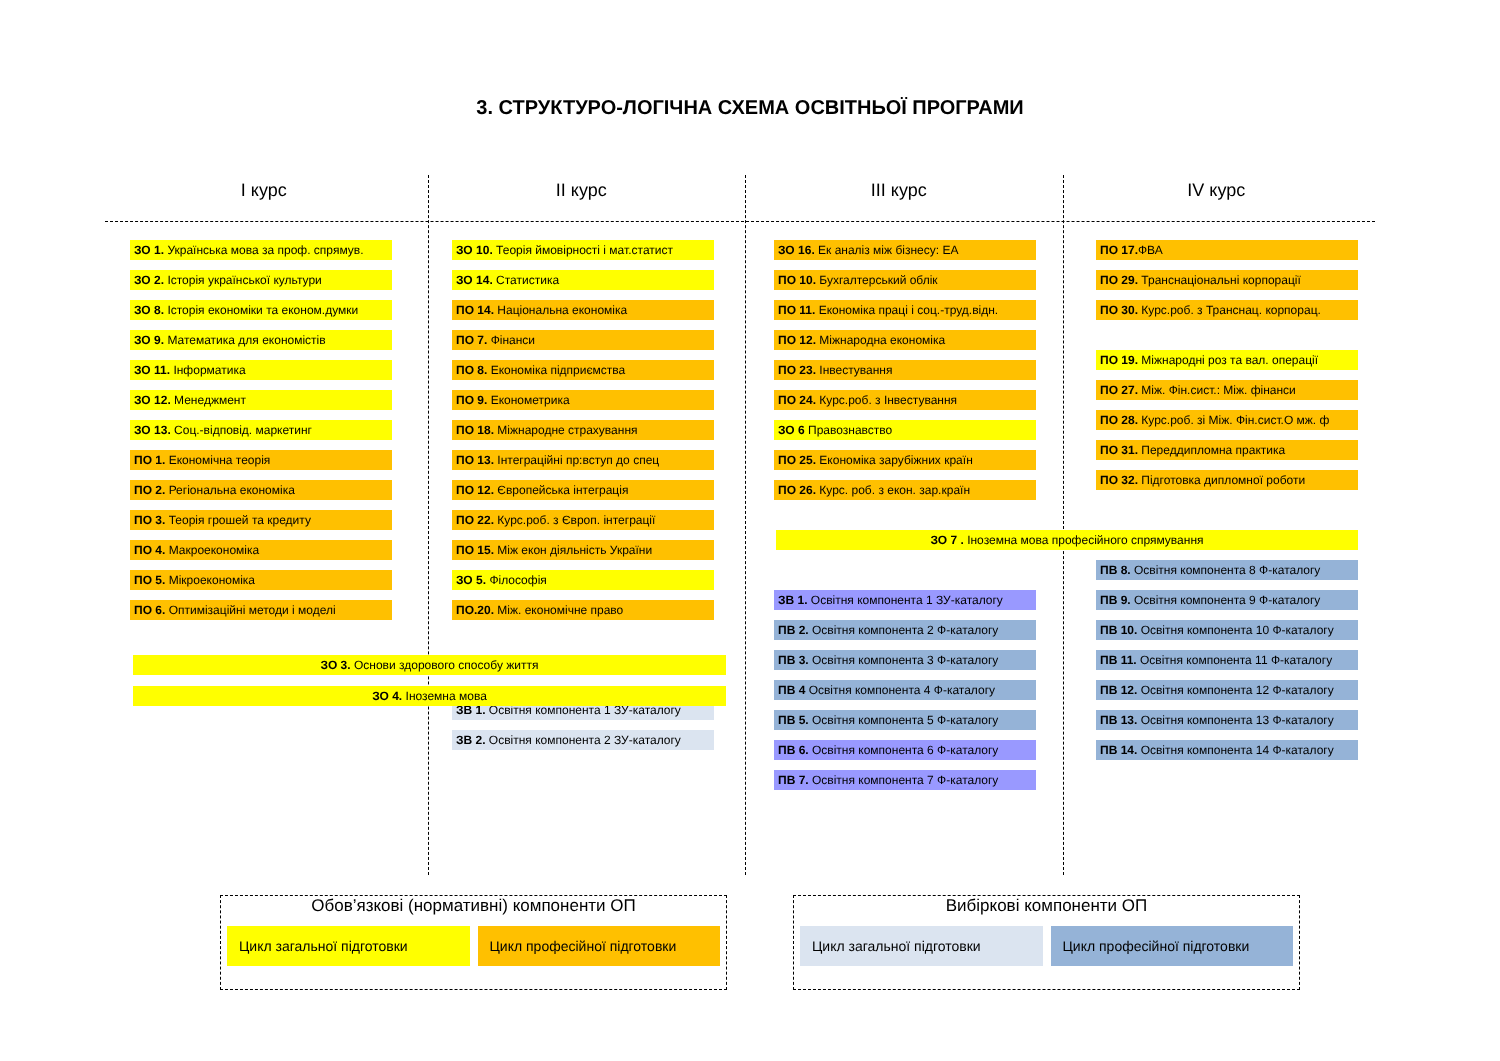3. СТРУКТУРО-ЛОГІЧНА СХЕМА ОСВІТНЬОЇ ПРОГРАМИ
І курс ІІ курс ІІІ курс IV курс
ЗО 1. Українська мова за проф. спрямув.
ЗО 2. Історія української культури
ЗО 8. Історія економіки та економ.думки
ЗО 9. Математика для економістів
ЗО 11. Інформатика
ЗО 12. Менеджмент
ЗО 13. Соц.-відповід. маркетинг
ПО 1. Економічна теорія
ПО 2. Регіональна економіка
ПО 3. Теорія грошей та кредиту
ПО 4. Макроекономіка
ПО 5. Мікроекономіка
ПО 6. Оптимізаційні методи і моделі
ЗО 10. Теорія ймовірності і мат.статист
ЗО 14. Статистика
ПО 14. Національна економіка
ПО 7. Фінанси
ПО 8. Економіка підприємства
ПО 9. Економетрика
ПО 18. Міжнародне страхування
ПО 13. Інтеграційні пр:вступ до спец
ПО 12. Європейська інтеграція
ПО 22. Курс.роб. з Європ. інтеграції
ПО 15. Між екон діяльність України
ЗО 5. Філософія
ПО.20. Між. економічне право
ЗВ 1. Освітня компонента 1 ЗУ-каталогу
ЗВ 2. Освітня компонента 2 ЗУ-каталогу
ЗО 16. Ек аналіз між бізнесу: ЕА
ПО 10. Бухгалтерський облік
ПО 11. Економіка праці і соц.-труд.відн.
ПО 12. Міжнародна економіка
ПО 23. Інвестування
ПО 24. Курс.роб. з Інвестування
ЗО 6 Правознавство
ПО 25. Економіка зарубіжних країн
ПО 26. Курс. роб. з екон. зар.країн
ЗВ 1. Освітня компонента 1 ЗУ-каталогу
ПВ 2. Освітня компонента 2 Ф-каталогу
ПВ 3. Освітня компонента 3 Ф-каталогу
ПВ 4 Освітня компонента 4 Ф-каталогу
ПВ 5. Освітня компонента 5 Ф-каталогу
ПВ 6. Освітня компонента 6 Ф-каталогу
ПВ 7. Освітня компонента 7 Ф-каталогу
ПО 17. ФВА
ПО 29. Транснаціональні корпорації
ПО 30. Курс.роб. з Транснац. корпорац.
ПО 19. Міжнародні роз та вал. операції
ПО 27. Між. Фін.сист.: Між. фінанси
ПО 28. Курс.роб. зі Між. Фін.сист.О мж. ф
ПО 31. Переддипломна практика
ПО 32. Підготовка дипломної роботи
ЗО 7 . Іноземна мова професійного спрямування
ПВ 8. Освітня компонента 8 Ф-каталогу
ПВ 9. Освітня компонента 9 Ф-каталогу
ПВ 10. Освітня компонента 10 Ф-каталогу
ПВ 11. Освітня компонента 11 Ф-каталогу
ПВ 12. Освітня компонента 12 Ф-каталогу
ПВ 13. Освітня компонента 13 Ф-каталогу
ПВ 14. Освітня компонента 14 Ф-каталогу
ЗО 3. Основи здорового способу життя
ЗО 4. Іноземна мова
Обов’язкові (нормативні) компоненти ОП
Цикл загальної підготовки Цикл професійної підготовки
Вибіркові компоненти ОП
Цикл загальної підготовки Цикл професійної підготовки